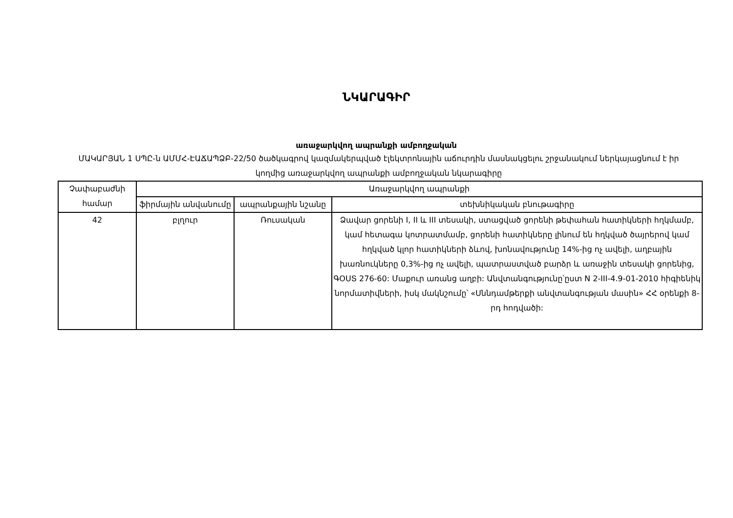ՆԿԱՐԱԳԻՐ
առաջարկվող ապրանքի ամբողջական
ՄԱԿԱՐՅԱՆ 1 ՍՊԸ-ն ԱՄՄՀ-ԷԱՃԱՊՁԲ-22/50 ծածկագրով կազմակերպված էլեկտրոնային աճուրդին մասնակցելու շրջանակում ներկայացնում է իր կողմից առաջարկվող ապրանքի ամբողջական նկարագիրը
| Չափաբաժնի համար | Առաջարկվող ապրանքի | | |
| --- | --- | --- | --- |
| | ֆիրմային անվանումը | ապրանքային նշանը | տեխնիկական բնութագիրը |
| 42 | բլղուր | Ռուսական | Ձավար ցորենի I, II և III տեսակի, ստացված ցորենի թեփահան հատիկների հղկմամբ, կամ հետագա կոտրատմամբ, ցորենի հատիկները լինում են հղկված ծայրերով կամ հղկված կլոր հատիկների ձևով, խոնավությունը 14%-ից ոչ ավելի, աղբային խառնուկները 0,3%-ից ոչ ավելի, պատրաստված բարձր և առաջին տեսակի ցորենից, ԳՕՍՏ 276-60: Մաքուր առանց աղբի: Անվտանգությունը՝ըստ N 2-III-4.9-01-2010 հիգիենիկ նորմատիվների, իսկ մակնշումը՝ «Սննդամթերքի անվտանգության մասին» ՀՀ օրենքի 8-րդ հոդվածի: |